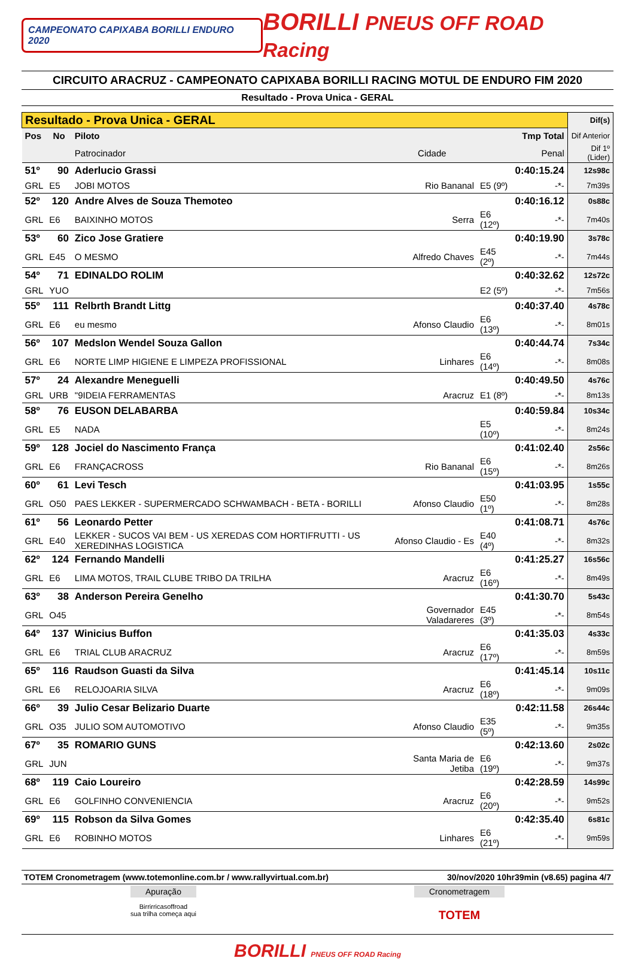CAMPEONATO CAPIXABA BORILLI ENDURO 2020
BORILLI PNEUS OFF ROAD Racing
CIRCUITO ARACRUZ - CAMPEONATO CAPIXABA BORILLI RACING MOTUL DE ENDURO FIM 2020
Resultado - Prova Unica - GERAL
| Resultado - Prova Unica - GERAL | | | | | | Dif(s) |
| --- | --- | --- | --- | --- | --- | --- |
| Pos | No | Piloto | | | Tmp Total | Dif Anterior |
| | | Patrocinador | Cidade | | Penal | Dif 1º (Lider) |
| 51º | 90 | Aderlucio Grassi | | | 0:40:15.24 | 12s98c |
| GRL | E5 | JOBI MOTOS | Rio Bananal | E5 (9º) | -*- | 7m39s |
| 52º | 120 | Andre Alves de Souza Themoteo | | | 0:40:16.12 | 0s88c |
| GRL | E6 | BAIXINHO MOTOS | Serra | E6 (12º) | -*- | 7m40s |
| 53º | 60 | Zico Jose Gratiere | | | 0:40:19.90 | 3s78c |
| GRL | E45 | O MESMO | Alfredo Chaves | E45 (2º) | -*- | 7m44s |
| 54º | 71 | EDINALDO ROLIM | | | 0:40:32.62 | 12s72c |
| GRL | YUO | | | E2 (5º) | -*- | 7m56s |
| 55º | 111 | Relbrth Brandt Littg | | | 0:40:37.40 | 4s78c |
| GRL | E6 | eu mesmo | Afonso Claudio | E6 (13º) | -*- | 8m01s |
| 56º | 107 | Medslon Wendel Souza Gallon | | | 0:40:44.74 | 7s34c |
| GRL | E6 | NORTE LIMP HIGIENE E LIMPEZA PROFISSIONAL | Linhares | E6 (14º) | -*- | 8m08s |
| 57º | 24 | Alexandre Meneguelli | | | 0:40:49.50 | 4s76c |
| GRL | URB | "9IDEIA FERRAMENTAS | Aracruz | E1 (8º) | -*- | 8m13s |
| 58º | 76 | EUSON DELABARBA | | | 0:40:59.84 | 10s34c |
| GRL | E5 | NADA | | E5 (10º) | -*- | 8m24s |
| 59º | 128 | Jociel do Nascimento França | | | 0:41:02.40 | 2s56c |
| GRL | E6 | FRANÇACROSS | Rio Bananal | E6 (15º) | -*- | 8m26s |
| 60º | 61 | Levi Tesch | | | 0:41:03.95 | 1s55c |
| GRL | O50 | PAES LEKKER - SUPERMERCADO SCHWAMBACH - BETA - BORILLI | Afonso Claudio | E50 (1º) | -*- | 8m28s |
| 61º | 56 | Leonardo Petter | | | 0:41:08.71 | 4s76c |
| GRL | E40 | LEKKER - SUCOS VAI BEM - US XEREDAS COM HORTIFRUTTI - US XEREDINHAS LOGISTICA | Afonso Claudio - Es | E40 (4º) | -*- | 8m32s |
| 62º | 124 | Fernando Mandelli | | | 0:41:25.27 | 16s56c |
| GRL | E6 | LIMA MOTOS, TRAIL CLUBE TRIBO DA TRILHA | Aracruz | E6 (16º) | -*- | 8m49s |
| 63º | 38 | Anderson Pereira Genelho | | | 0:41:30.70 | 5s43c |
| GRL | O45 | | Governador Valadareres | E45 (3º) | -*- | 8m54s |
| 64º | 137 | Winicius Buffon | | | 0:41:35.03 | 4s33c |
| GRL | E6 | TRIAL CLUB ARACRUZ | Aracruz | E6 (17º) | -*- | 8m59s |
| 65º | 116 | Raudson Guasti da Silva | | | 0:41:45.14 | 10s11c |
| GRL | E6 | RELOJOARIA SILVA | Aracruz | E6 (18º) | -*- | 9m09s |
| 66º | 39 | Julio Cesar Belizario Duarte | | | 0:42:11.58 | 26s44c |
| GRL | O35 | JULIO SOM AUTOMOTIVO | Afonso Claudio | E35 (5º) | -*- | 9m35s |
| 67º | 35 | ROMARIO GUNS | | | 0:42:13.60 | 2s02c |
| GRL | JUN | | Santa Maria de Jetiba | E6 (19º) | -*- | 9m37s |
| 68º | 119 | Caio Loureiro | | | 0:42:28.59 | 14s99c |
| GRL | E6 | GOLFINHO CONVENIENCIA | Aracruz | E6 (20º) | -*- | 9m52s |
| 69º | 115 | Robson da Silva Gomes | | | 0:42:35.40 | 6s81c |
| GRL | E6 | ROBINHO MOTOS | Linhares | E6 (21º) | -*- | 9m59s |
TOTEM Cronometragem (www.totemonline.com.br / www.rallyvirtual.com.br) 30/nov/2020 10hr39min (v8.65) pagina 4/7
Apuração
Birrirricasoffroad
sua trilha começa aqui
Cronometragem
TOTEM
BORILLI PNEUS OFF ROAD Racing